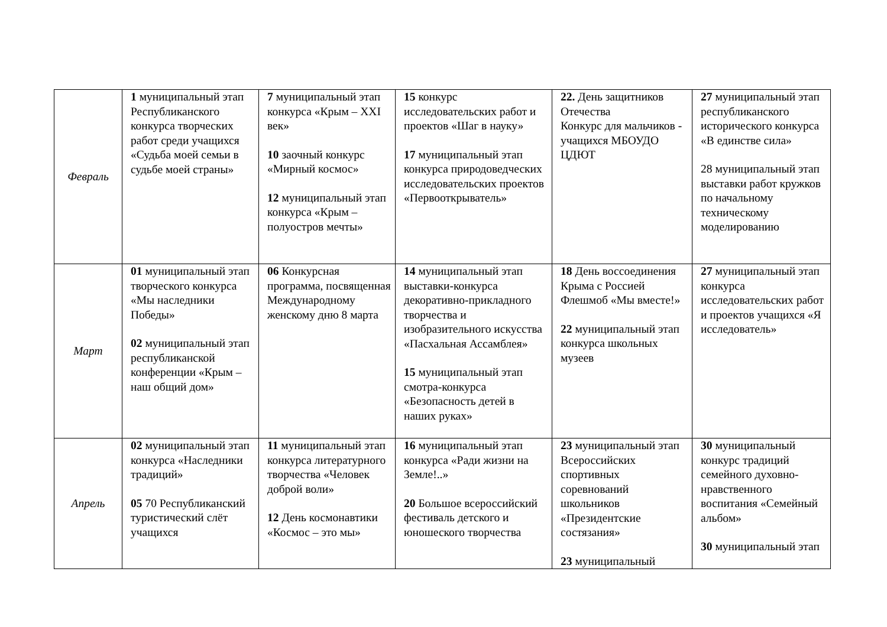| Февраль | 1 муниципальный этап Республиканского конкурса творческих работ среди учащихся «Судьба моей семьи в судьбе моей страны» | 7 муниципальный этап конкурса «Крым – XXI век» 10 заочный конкурс «Мирный космос» 12 муниципальный этап конкурса «Крым – полуостров мечты» | 15 конкурс исследовательских работ и проектов «Шаг в науку» 17 муниципальный этап конкурса природоведческих исследовательских проектов «Первооткрыватель» | 22. День защитников Отечества Конкурс для мальчиков - учащихся МБОУДО ЦДЮТ | 27 муниципальный этап республиканского исторического конкурса «В единстве сила» 28 муниципальный этап выставки работ кружков по начальному техническому моделированию |
| Март | 01 муниципальный этап творческого конкурса «Мы наследники Победы» 02 муниципальный этап республиканской конференции «Крым – наш общий дом» | 06 Конкурсная программа, посвященная Международному женскому дню 8 марта | 14 муниципальный этап выставки-конкурса декоративно-прикладного творчества и изобразительного искусства «Пасхальная Ассамблея» 15 муниципальный этап смотра-конкурса «Безопасность детей в наших руках» | 18 День воссоединения Крыма с Россией Флешмоб «Мы вместе!» 22 муниципальный этап конкурса школьных музеев | 27 муниципальный этап конкурса исследовательских работ и проектов учащихся «Я исследователь» |
| Апрель | 02 муниципальный этап конкурса «Наследники традиций» 05 70 Республиканский туристический слёт учащихся | 11 муниципальный этап конкурса литературного творчества «Человек доброй воли» 12 День космонавтики «Космос – это мы» | 16 муниципальный этап конкурса «Ради жизни на Земле!..» 20 Большое всероссийский фестиваль детского и юношеского творчества | 23 муниципальный этап Всероссийских спортивных соревнований школьников «Президентские состязания» 23 муниципальный | 30 муниципальный конкурс традиций семейного духовно-нравственного воспитания «Семейный альбом» 30 муниципальный этап |